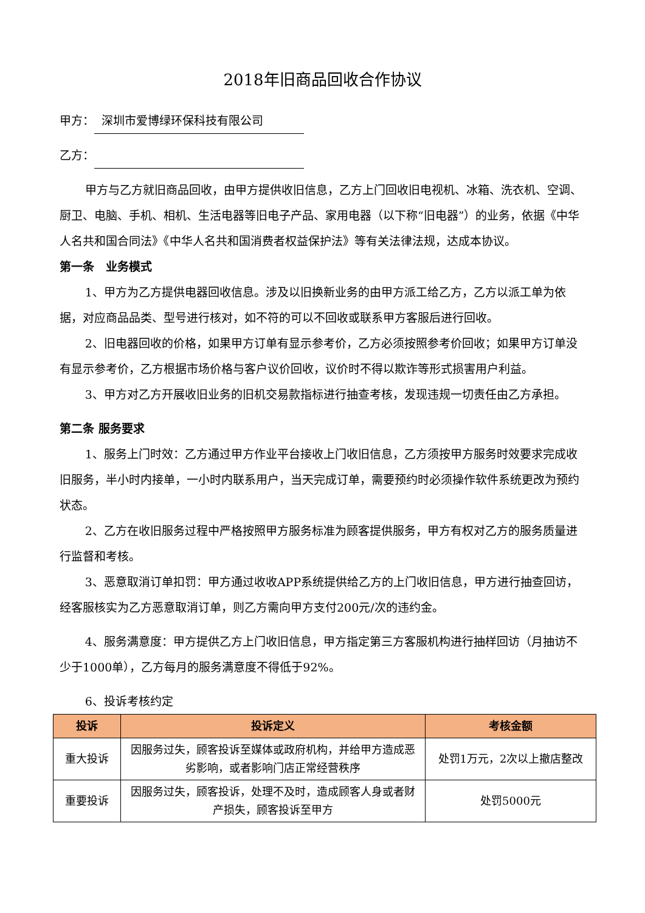2018年旧商品回收合作协议
甲方： 深圳市爱博绿环保科技有限公司
乙方：
甲方与乙方就旧商品回收，由甲方提供收旧信息，乙方上门回收旧电视机、冰箱、洗衣机、空调、厨卫、电脑、手机、相机、生活电器等旧电子产品、家用电器（以下称“旧电器”）的业务，依据《中华人名共和国合同法》《中华人名共和国消费者权益保护法》等有关法律法规，达成本协议。
第一条　业务模式
1、甲方为乙方提供电器回收信息。涉及以旧换新业务的由甲方派工给乙方，乙方以派工单为依据，对应商品品类、型号进行核对，如不符的可以不回收或联系甲方客服后进行回收。
2、旧电器回收的价格，如果甲方订单有显示参考价，乙方必须按照参考价回收；如果甲方订单没有显示参考价，乙方根据市场价格与客户议价回收，议价时不得以欺诈等形式损害用户利益。
3、甲方对乙方开展收旧业务的旧机交易款指标进行抽查考核，发现违规一切责任由乙方承担。
第二条 服务要求
1、服务上门时效：乙方通过甲方作业平台接收上门收旧信息，乙方须按甲方服务时效要求完成收旧服务，半小时内接单，一小时内联系用户，当天完成订单，需要预约时必须操作软件系统更改为预约状态。
2、乙方在收旧服务过程中严格按照甲方服务标准为顾客提供服务，甲方有权对乙方的服务质量进行监督和考核。
3、恶意取消订单扣罚：甲方通过收收APP系统提供给乙方的上门收旧信息，甲方进行抽查回访，经客服核实为乙方恶意取消订单，则乙方需向甲方支付200元/次的违约金。
4、服务满意度：甲方提供乙方上门收旧信息，甲方指定第三方客服机构进行抽样回访（月抽访不少于1000单），乙方每月的服务满意度不得低于92%。
6、投诉考核约定
| 投诉 | 投诉定义 | 考核金额 |
| --- | --- | --- |
| 重大投诉 | 因服务过失，顾客投诉至媒体或政府机构，并给甲方造成恶劣影响，或者影响门店正常经营秩序 | 处罚1万元，2次以上撤店整改 |
| 重要投诉 | 因服务过失，顾客投诉，处理不及时，造成顾客人身或者财产损失，顾客投诉至甲方 | 处罚5000元 |